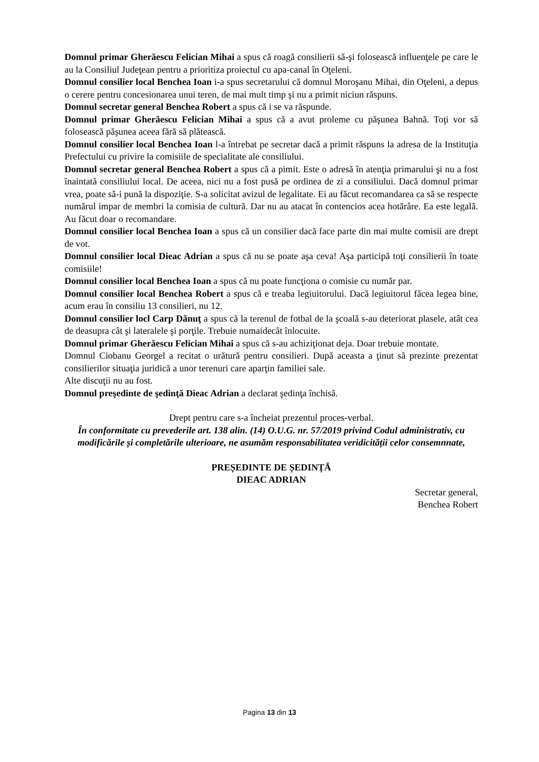Domnul primar Gherăescu Felician Mihai a spus că roagă consilierii să-şi folosească influenţele pe care le au la Consiliul Judeţean pentru a prioritiza proiectul cu apa-canal în Oţeleni.
Domnul consilier local Benchea Ioan i-a spus secretarului că domnul Moroşanu Mihai, din Oţeleni, a depus o cerere pentru concesionarea unui teren, de mai mult timp şi nu a primit niciun răspuns.
Domnul secretar general Benchea Robert a spus că i se va răspunde.
Domnul primar Gherăescu Felician Mihai a spus că a avut proleme cu păşunea Bahnă. Toţi vor să folosească păşunea aceea fără să plătească.
Domnul consilier local Benchea Ioan l-a întrebat pe secretar dacă a primit răspuns la adresa de la Instituţia Prefectului cu privire la comisiile de specialitate ale consiliului.
Domnul secretar general Benchea Robert a spus că a pimit. Este o adresă în atenţia primarului şi nu a fost înaintată consiliului local. De aceea, nici nu a fost pusă pe ordinea de zi a consiliului. Dacă domnul primar vrea, poate să-i pună la dispoziţie. S-a solicitat avizul de legalitate. Ei au făcut recomandarea ca să se respecte numărul impar de membri la comisia de cultură. Dar nu au atacat în contencios acea hotărâre. Ea este legală. Au făcut doar o recomandare.
Domnul consilier local Benchea Ioan a spus că un consilier dacă face parte din mai multe comisii are drept de vot.
Domnul consilier local Dieac Adrian a spus că nu se poate aşa ceva! Aşa participă toţi consilierii în toate comisiile!
Domnul consilier local Benchea Ioan a spus că nu poate funcţiona o comisie cu număr par.
Domnul consilier local Benchea Robert a spus că e treaba legiuitorului. Dacă legiuitorul făcea legea bine, acum erau în consiliu 13 consilieri, nu 12.
Domnul consilier locl Carp Dănuţ a spus că la terenul de fotbal de la şcoală s-au deteriorat plasele, atât cea de deasupra cât şi lateralele şi porţile. Trebuie numaidecât înlocuite.
Domnul primar Gherăescu Felician Mihai a spus că s-au achiziţionat deja. Doar trebuie montate.
Domnul Ciobanu Georgel a recitat o urătură pentru consilieri. După aceasta a ţinut să prezinte prezentat consilierilor situaţia juridică a unor terenuri care aparţin familiei sale.
Alte discuţii nu au fost.
Domnul preşedinte de şedinţă Dieac Adrian a declarat şedinţa închisă.
Drept pentru care s-a încheiat prezentul proces-verbal.
În conformitate cu prevederile art. 138 alin. (14) O.U.G. nr. 57/2019 privind Codul administrativ, cu modificările și completările ulterioare, ne asumăm responsabilitatea veridicității celor consemnnate,
PREȘEDINTE DE ȘEDINȚĂ
DIEAC ADRIAN
Secretar general,
Benchea Robert
Pagina 13 din 13